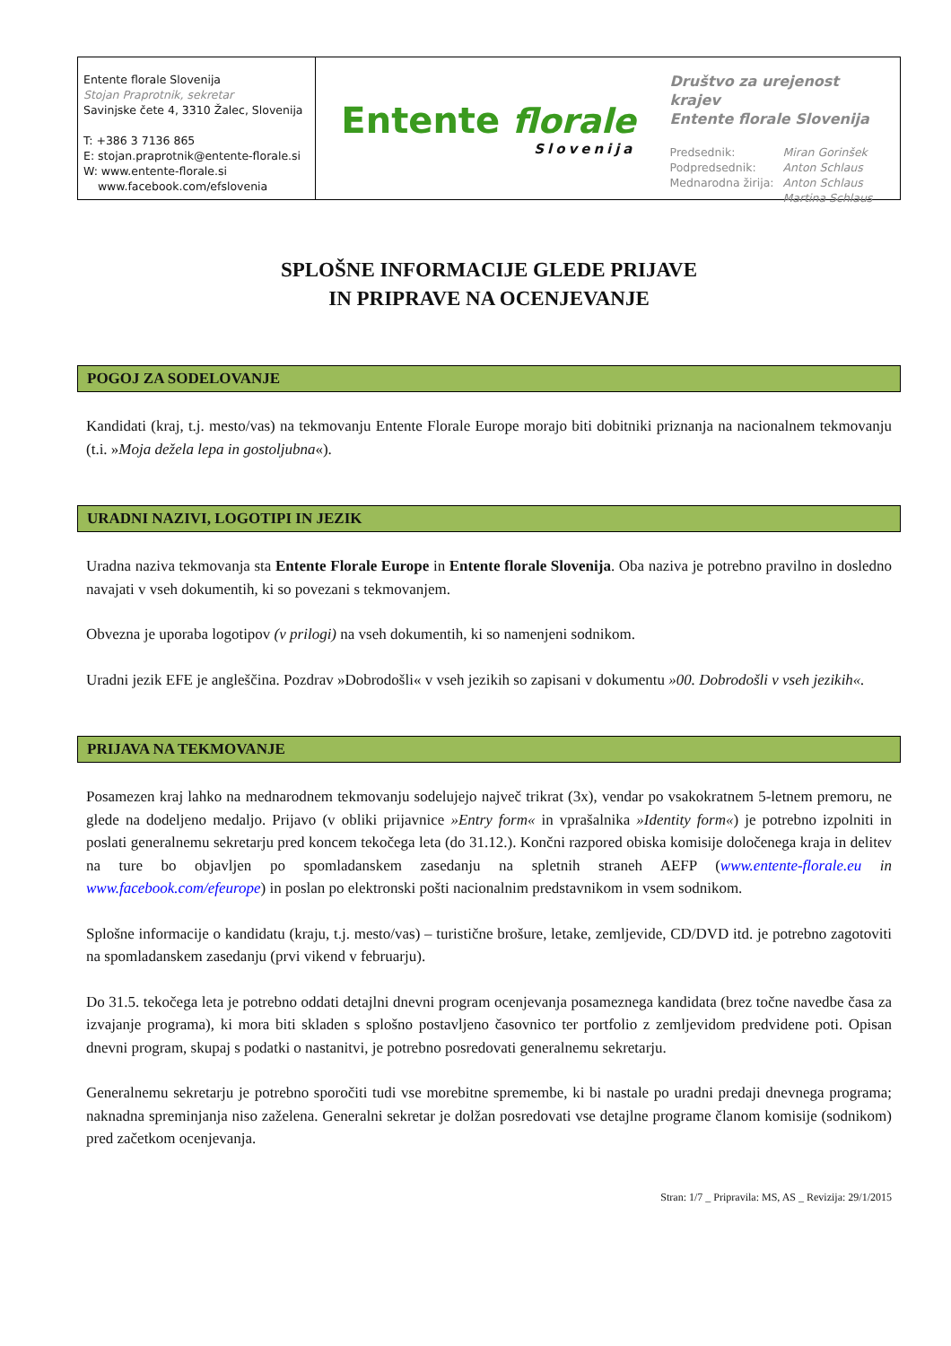Entente florale Slovenija
Stojan Praprotnik, sekretar
Savinjske čete 4, 3310 Žalec, Slovenija
T: +386 3 7136 865
E: stojan.praprotnik@entente-florale.si
W: www.entente-florale.si
www.facebook.com/efslovenia
Entente florale
Slovenija
Društvo za urejenost krajev
Entente florale Slovenija
| Predsednik: | Miran Gorinšek |
| Podpredsednik: | Anton Schlaus |
| Mednarodna žirija: | Anton Schlaus |
| | Martina Schlaus |
SPLOŠNE INFORMACIJE GLEDE PRIJAVE
IN PRIPRAVE NA OCENJEVANJE
POGOJ ZA SODELOVANJE
Kandidati (kraj, t.j. mesto/vas) na tekmovanju Entente Florale Europe morajo biti dobitniki priznanja na nacionalnem tekmovanju (t.i. »Moja dežela lepa in gostoljubna«).
URADNI NAZIVI, LOGOTIPI IN JEZIK
Uradna naziva tekmovanja sta Entente Florale Europe in Entente florale Slovenija. Oba naziva je potrebno pravilno in dosledno navajati v vseh dokumentih, ki so povezani s tekmovanjem.
Obvezna je uporaba logotipov (v prilogi) na vseh dokumentih, ki so namenjeni sodnikom.
Uradni jezik EFE je angleščina. Pozdrav »Dobrodošli« v vseh jezikih so zapisani v dokumentu »00. Dobrodošli v vseh jezikih«.
PRIJAVA NA TEKMOVANJE
Posamezen kraj lahko na mednarodnem tekmovanju sodelujejo največ trikrat (3x), vendar po vsakokratnem 5-letnem premoru, ne glede na dodeljeno medaljo. Prijavo (v obliki prijavnice »Entry form« in vprašalnika »Identity form«) je potrebno izpolniti in poslati generalnemu sekretarju pred koncem tekočega leta (do 31.12.). Končni razpored obiska komisije določenega kraja in delitev na ture bo objavljen po spomladanskem zasedanju na spletnih straneh AEFP (www.entente-florale.eu in www.facebook.com/efeurope) in poslan po elektronski pošti nacionalnim predstavnikom in vsem sodnikom.
Splošne informacije o kandidatu (kraju, t.j. mesto/vas) – turistične brošure, letake, zemljevide, CD/DVD itd. je potrebno zagotoviti na spomladanskem zasedanju (prvi vikend v februarju).
Do 31.5. tekočega leta je potrebno oddati detajlni dnevni program ocenjevanja posameznega kandidata (brez točne navedbe časa za izvajanje programa), ki mora biti skladen s splošno postavljeno časovnico ter portfolio z zemljevidom predvidene poti. Opisan dnevni program, skupaj s podatki o nastanitvi, je potrebno posredovati generalnemu sekretarju.
Generalnemu sekretarju je potrebno sporočiti tudi vse morebitne spremembe, ki bi nastale po uradni predaji dnevnega programa; naknadna spreminjanja niso zaželena. Generalni sekretar je dolžan posredovati vse detajlne programe članom komisije (sodnikom) pred začetkom ocenjevanja.
Stran: 1/7 _ Pripravila: MS, AS _ Revizija: 29/1/2015